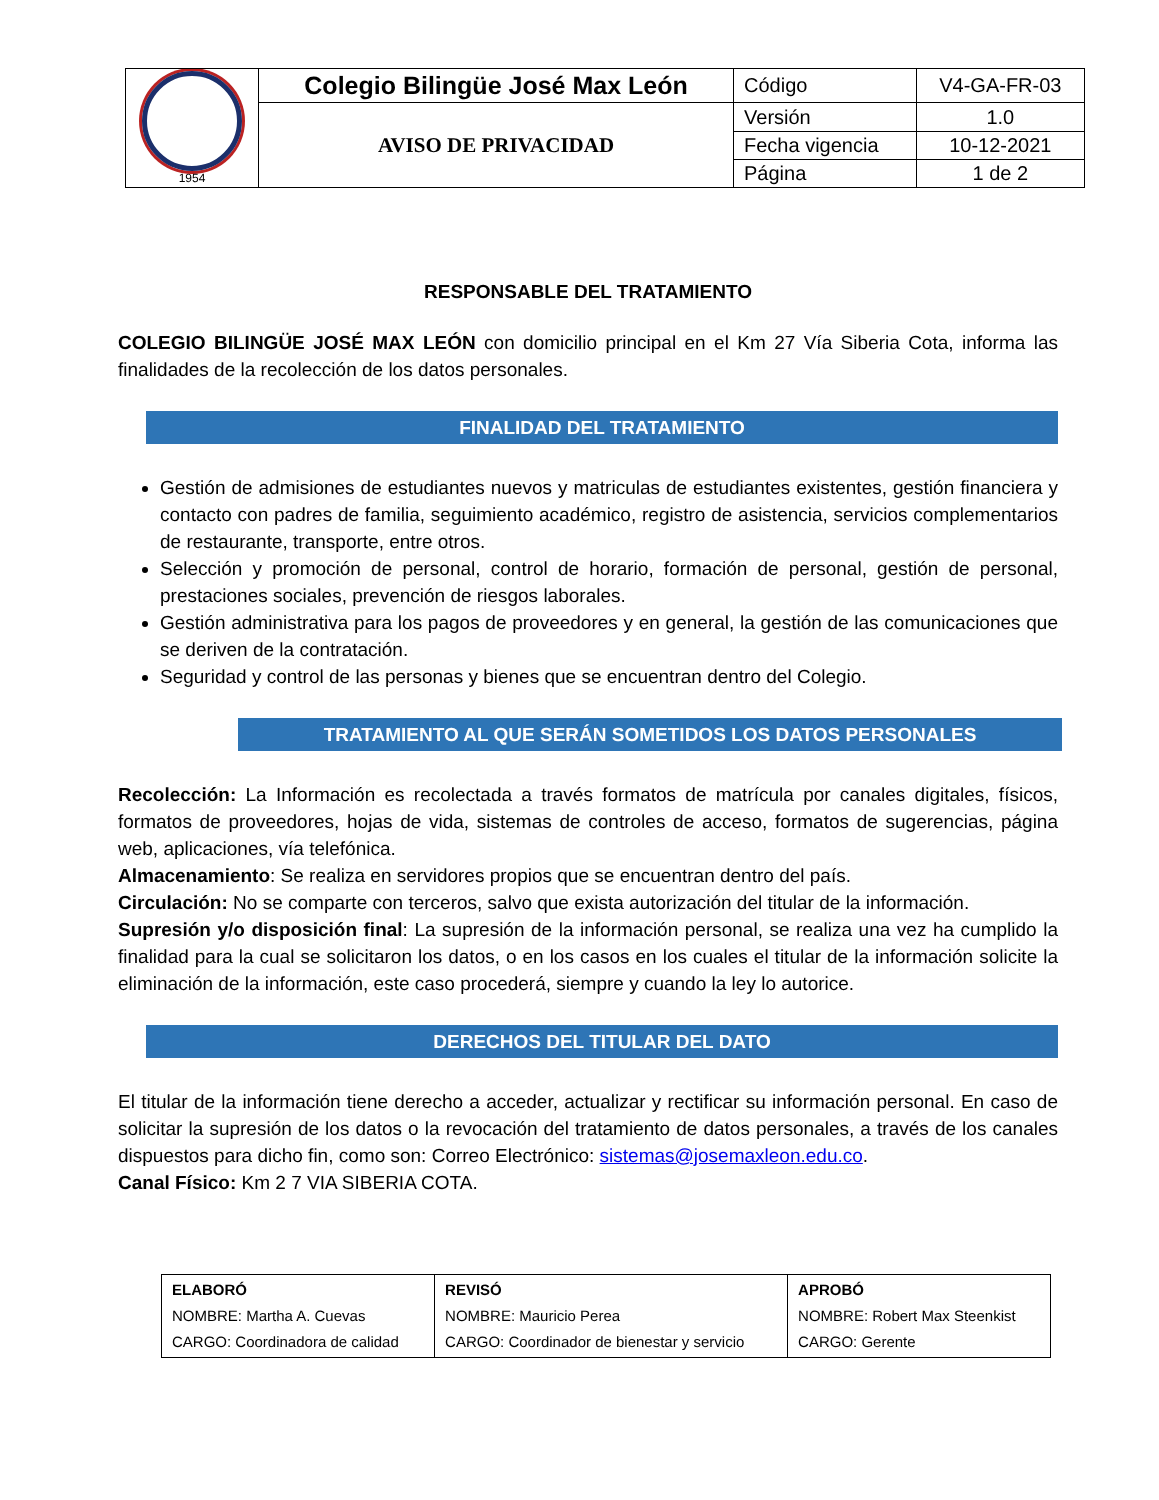| 1954 | Colegio Bilingüe José Max León | Código | V4-GA-FR-03 |
| | AVISO DE PRIVACIDAD | Versión | 1.0 |
| | | Fecha vigencia | 10-12-2021 |
| | | Página | 1 de 2 |
RESPONSABLE DEL TRATAMIENTO
COLEGIO BILINGÜE JOSÉ MAX LEÓN con domicilio principal en el Km 27 Vía Siberia Cota, informa las finalidades de la recolección de los datos personales.
FINALIDAD DEL TRATAMIENTO
Gestión de admisiones de estudiantes nuevos y matriculas de estudiantes existentes, gestión financiera y contacto con padres de familia, seguimiento académico, registro de asistencia, servicios complementarios de restaurante, transporte, entre otros.
Selección y promoción de personal, control de horario, formación de personal, gestión de personal, prestaciones sociales, prevención de riesgos laborales.
Gestión administrativa para los pagos de proveedores y en general, la gestión de las comunicaciones que se deriven de la contratación.
Seguridad y control de las personas y bienes que se encuentran dentro del Colegio.
TRATAMIENTO AL QUE SERÁN SOMETIDOS LOS DATOS PERSONALES
Recolección: La Información es recolectada a través formatos de matrícula por canales digitales, físicos, formatos de proveedores, hojas de vida, sistemas de controles de acceso, formatos de sugerencias, página web, aplicaciones, vía telefónica.
Almacenamiento: Se realiza en servidores propios que se encuentran dentro del país.
Circulación: No se comparte con terceros, salvo que exista autorización del titular de la información.
Supresión y/o disposición final: La supresión de la información personal, se realiza una vez ha cumplido la finalidad para la cual se solicitaron los datos, o en los casos en los cuales el titular de la información solicite la eliminación de la información, este caso procederá, siempre y cuando la ley lo autorice.
DERECHOS DEL TITULAR DEL DATO
El titular de la información tiene derecho a acceder, actualizar y rectificar su información personal. En caso de solicitar la supresión de los datos o la revocación del tratamiento de datos personales, a través de los canales dispuestos para dicho fin, como son: Correo Electrónico: sistemas@josemaxleon.edu.co.
Canal Físico: Km 2 7 VIA SIBERIA COTA.
| ELABORÓ NOMBRE: Martha A. Cuevas CARGO: Coordinadora de calidad | REVISÓ NOMBRE: Mauricio Perea CARGO: Coordinador de bienestar y servicio | APROBÓ NOMBRE: Robert Max Steenkist CARGO: Gerente |